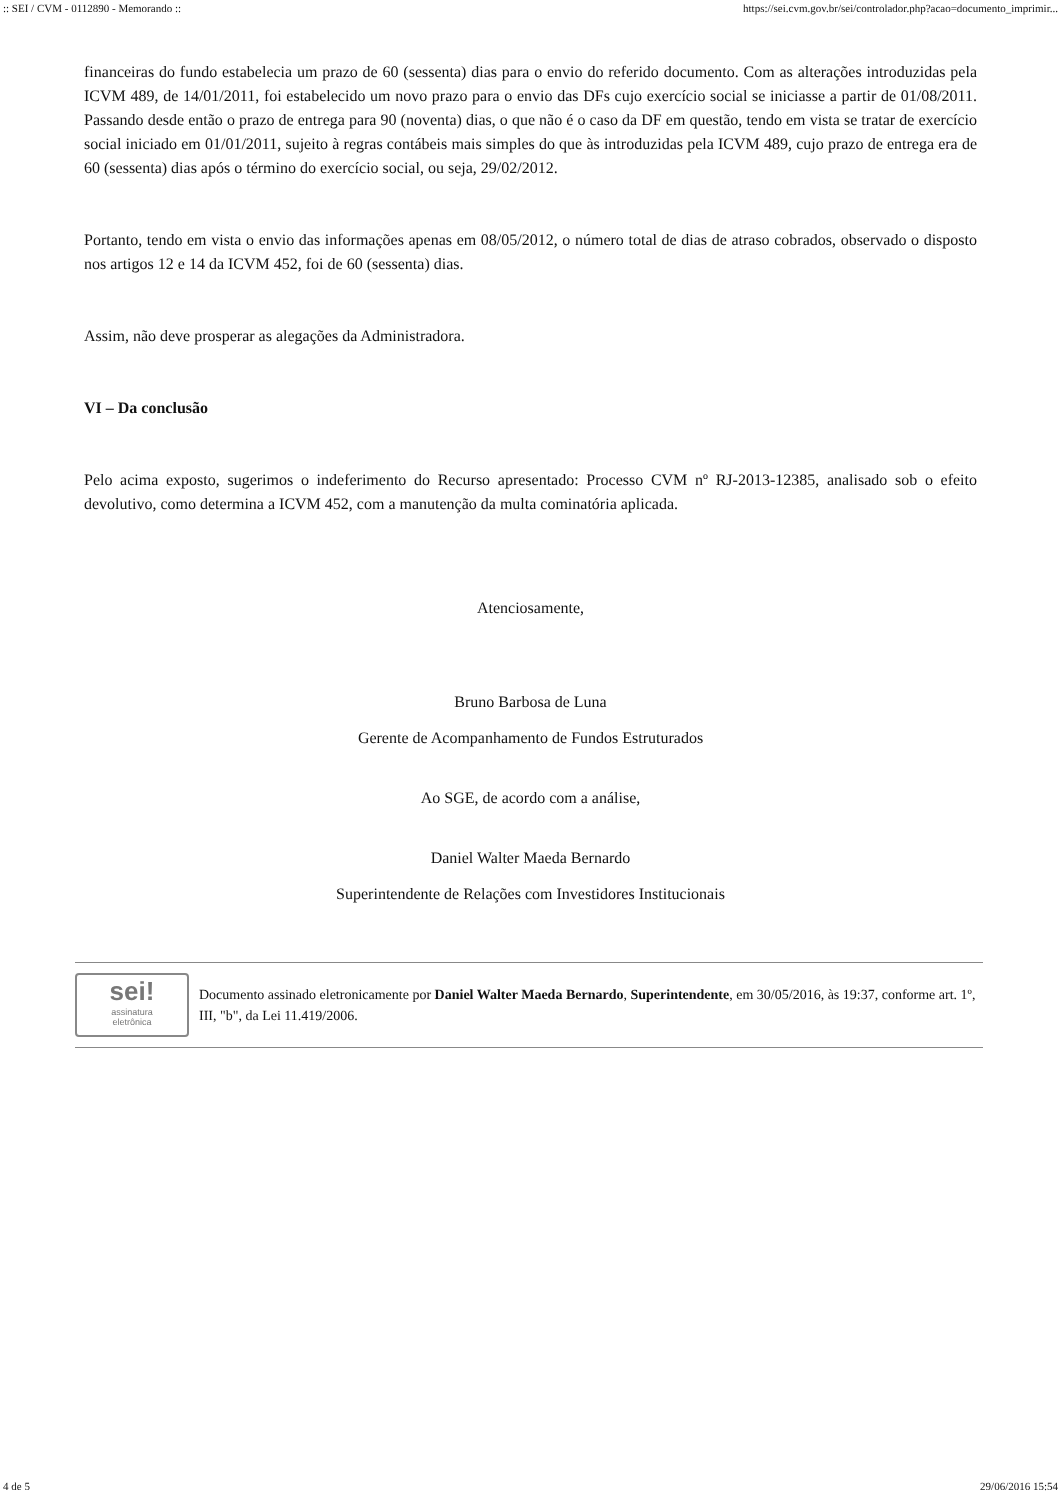:: SEI / CVM - 0112890 - Memorando :: https://sei.cvm.gov.br/sei/controlador.php?acao=documento_imprimir...
financeiras do fundo estabelecia um prazo de 60 (sessenta) dias para o envio do referido documento. Com as alterações introduzidas pela ICVM 489, de 14/01/2011, foi estabelecido um novo prazo para o envio das DFs cujo exercício social se iniciasse a partir de 01/08/2011. Passando desde então o prazo de entrega para 90 (noventa) dias, o que não é o caso da DF em questão, tendo em vista se tratar de exercício social iniciado em 01/01/2011, sujeito à regras contábeis mais simples do que às introduzidas pela ICVM 489, cujo prazo de entrega era de 60 (sessenta) dias após o término do exercício social, ou seja, 29/02/2012.
Portanto, tendo em vista o envio das informações apenas em 08/05/2012, o número total de dias de atraso cobrados, observado o disposto nos artigos 12 e 14 da ICVM 452, foi de 60 (sessenta) dias.
Assim, não deve prosperar as alegações da Administradora.
VI – Da conclusão
Pelo acima exposto, sugerimos o indeferimento do Recurso apresentado: Processo CVM nº RJ-2013-12385, analisado sob o efeito devolutivo, como determina a ICVM 452, com a manutenção da multa cominatória aplicada.
Atenciosamente,
Bruno Barbosa de Luna
Gerente de Acompanhamento de Fundos Estruturados
Ao SGE, de acordo com a análise,
Daniel Walter Maeda Bernardo
Superintendente de Relações com Investidores Institucionais
sei!
assinatura
eletrônica
Documento assinado eletronicamente por Daniel Walter Maeda Bernardo, Superintendente, em 30/05/2016, às 19:37, conforme art. 1º, III, "b", da Lei 11.419/2006.
4 de 5 29/06/2016 15:54